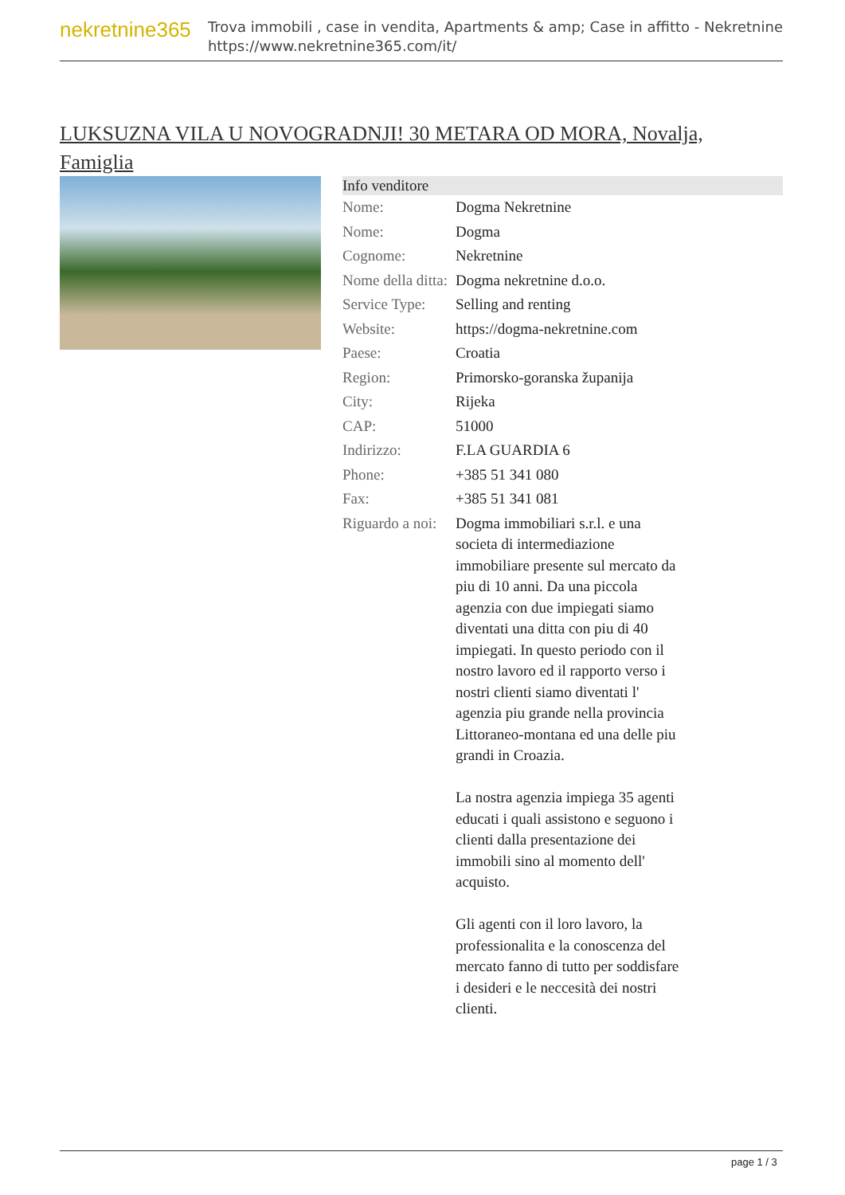nekretnine365
Trova immobili , case in vendita, Apartments & amp; Case in affitto - Nekretnine
https://www.nekretnine365.com/it/
LUKSUZNA VILA U NOVOGRADNJI! 30 METARA OD MORA, Novalja, Famiglia
| Info venditore | |
| --- | --- |
| Nome: | Dogma Nekretnine |
| Nome: | Dogma |
| Cognome: | Nekretnine |
| Nome della ditta: | Dogma nekretnine d.o.o. |
| Service Type: | Selling and renting |
| Website: | https://dogma-nekretnine.com |
| Paese: | Croatia |
| Region: | Primorsko-goranska županija |
| City: | Rijeka |
| CAP: | 51000 |
| Indirizzo: | F.LA GUARDIA 6 |
| Phone: | +385 51 341 080 |
| Fax: | +385 51 341 081 |
| Riguardo a noi: | Dogma immobiliari s.r.l. e una societa di intermediazione immobiliare presente sul mercato da piu di 10 anni. Da una piccola agenzia con due impiegati siamo diventati una ditta con piu di 40 impiegati. In questo periodo con il nostro lavoro ed il rapporto verso i nostri clienti siamo diventati l' agenzia piu grande nella provincia Littoraneo-montana ed una delle piu grandi in Croazia. La nostra agenzia impiega 35 agenti educati i quali assistono e seguono i clienti dalla presentazione dei immobili sino al momento dell' acquisto. Gli agenti con il loro lavoro, la professionalita e la conoscenza del mercato fanno di tutto per soddisfare i desideri e le neccesità dei nostri clienti. |
page 1 / 3